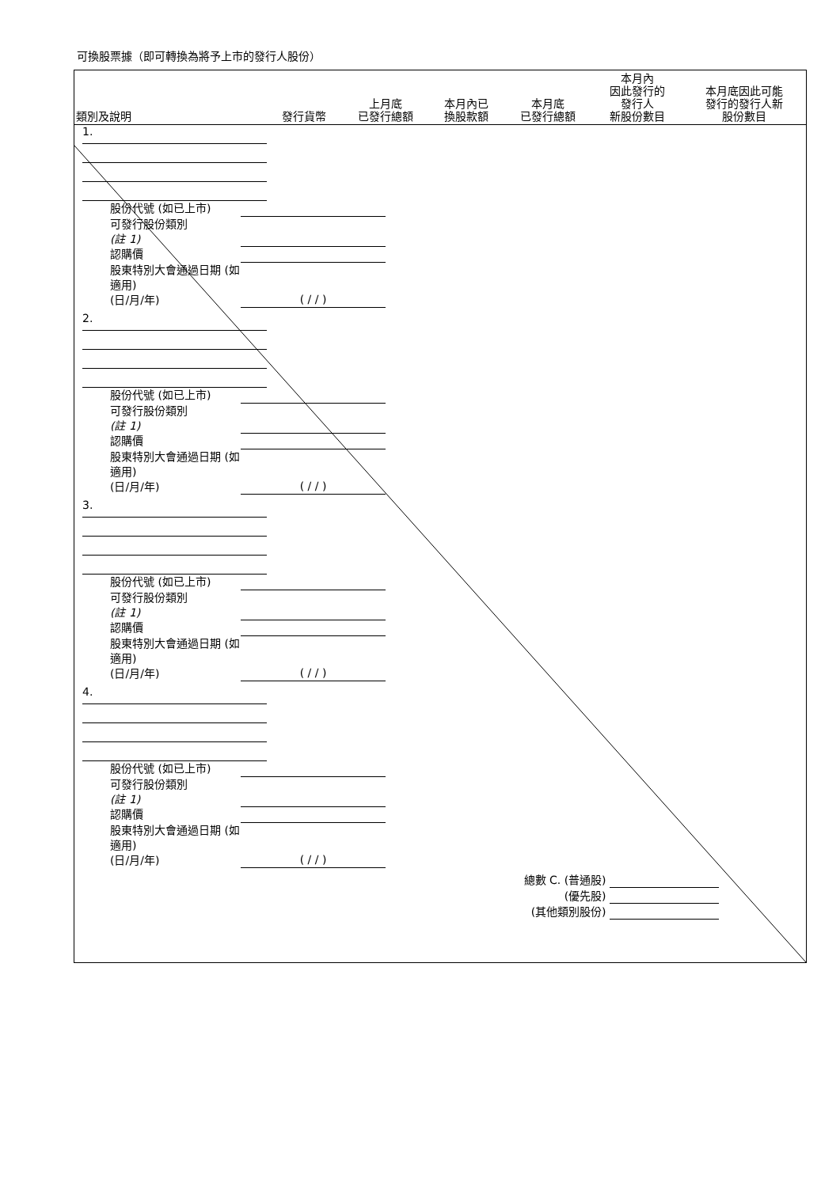可換股票據（即可轉換為將予上市的發行人股份）
| 類別及說明 | 發行貨幣 | 上月底 已發行總額 | 本月內已 換股款額 | 本月底 已發行總額 | 本月內 因此發行的 發行人 新股份數目 | 本月底因此可能 發行的發行人新 股份數目 |
| --- | --- | --- | --- | --- | --- | --- |
1.
股份代號 (如已上市)
可發行股份類別
(註 1)
認購價
股東特別大會通過日期 (如適用)
(日/月/年)
( / / )
2.
股份代號 (如已上市)
可發行股份類別
(註 1)
認購價
股東特別大會通過日期 (如適用)
(日/月/年)
( / / )
3.
股份代號 (如已上市)
可發行股份類別
(註 1)
認購價
股東特別大會通過日期 (如適用)
(日/月/年)
( / / )
4.
股份代號 (如已上市)
可發行股份類別
(註 1)
認購價
股東特別大會通過日期 (如適用)
(日/月/年)
( / / )
總數 C. (普通股)
(優先股)
(其他類別股份)